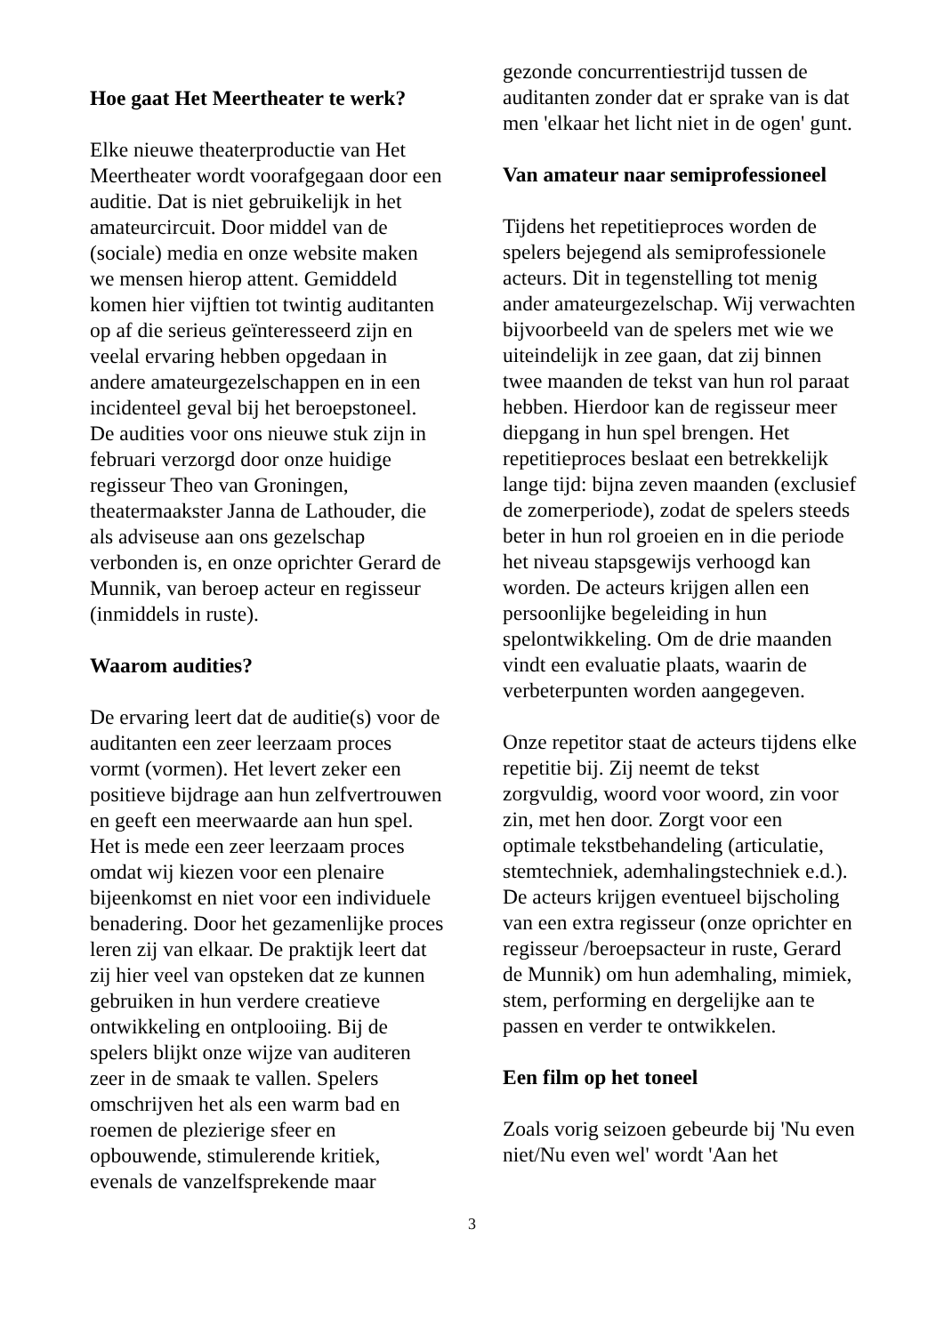Hoe gaat Het Meertheater te werk?
Elke nieuwe theaterproductie van Het Meertheater wordt voorafgegaan door een auditie. Dat is niet gebruikelijk in het amateurcircuit. Door middel van de (sociale) media en onze website maken we mensen hierop attent. Gemiddeld komen hier vijftien tot twintig auditanten op af die serieus geïnteresseerd zijn en veelal ervaring hebben opgedaan in andere amateurgezelschappen en in een incidenteel geval bij het beroepstoneel. De audities voor ons nieuwe stuk zijn in februari verzorgd door onze huidige regisseur Theo van Groningen, theatermaakster Janna de Lathouder, die als adviseuse aan ons gezelschap verbonden is, en onze oprichter Gerard de Munnik, van beroep acteur en regisseur (inmiddels in ruste).
Waarom audities?
De ervaring leert dat de auditie(s) voor de auditanten een zeer leerzaam proces vormt (vormen). Het levert zeker een positieve bijdrage aan hun zelfvertrouwen en geeft een meerwaarde aan hun spel. Het is mede een zeer leerzaam proces omdat wij kiezen voor een plenaire bijeenkomst en niet voor een individuele benadering. Door het gezamenlijke proces leren zij van elkaar. De praktijk leert dat zij hier veel van opsteken dat ze kunnen gebruiken in hun verdere creatieve ontwikkeling en ontplooiing. Bij de spelers blijkt onze wijze van auditeren zeer in de smaak te vallen. Spelers omschrijven het als een warm bad en roemen de plezierige sfeer en opbouwende, stimulerende kritiek, evenals de vanzelfsprekende maar
gezonde concurrentiestrijd tussen de auditanten zonder dat er sprake van is dat men 'elkaar het licht niet in de ogen' gunt.
Van amateur naar semiprofessioneel
Tijdens het repetitieproces worden de spelers bejegend als semiprofessionele acteurs. Dit in tegenstelling tot menig ander amateurgezelschap. Wij verwachten bijvoorbeeld van de spelers met wie we uiteindelijk in zee gaan, dat zij binnen twee maanden de tekst van hun rol paraat hebben. Hierdoor kan de regisseur meer diepgang in hun spel brengen. Het repetitieproces beslaat een betrekkelijk lange tijd: bijna zeven maanden (exclusief de zomerperiode), zodat de spelers steeds beter in hun rol groeien en in die periode het niveau stapsgewijs verhoogd kan worden. De acteurs krijgen allen een persoonlijke begeleiding in hun spelontwikkeling. Om de drie maanden vindt een evaluatie plaats, waarin de verbeterpunten worden aangegeven.
Onze repetitor staat de acteurs tijdens elke repetitie bij. Zij neemt de tekst zorgvuldig, woord voor woord, zin voor zin, met hen door. Zorgt voor een optimale tekstbehandeling (articulatie, stemtechniek, ademhalingstechniek e.d.). De acteurs krijgen eventueel bijscholing van een extra regisseur (onze oprichter en regisseur /beroepsacteur in ruste, Gerard de Munnik) om hun ademhaling, mimiek, stem, performing en dergelijke aan te passen en verder te ontwikkelen.
Een film op het toneel
Zoals vorig seizoen gebeurde bij 'Nu even niet/Nu even wel' wordt 'Aan het
3